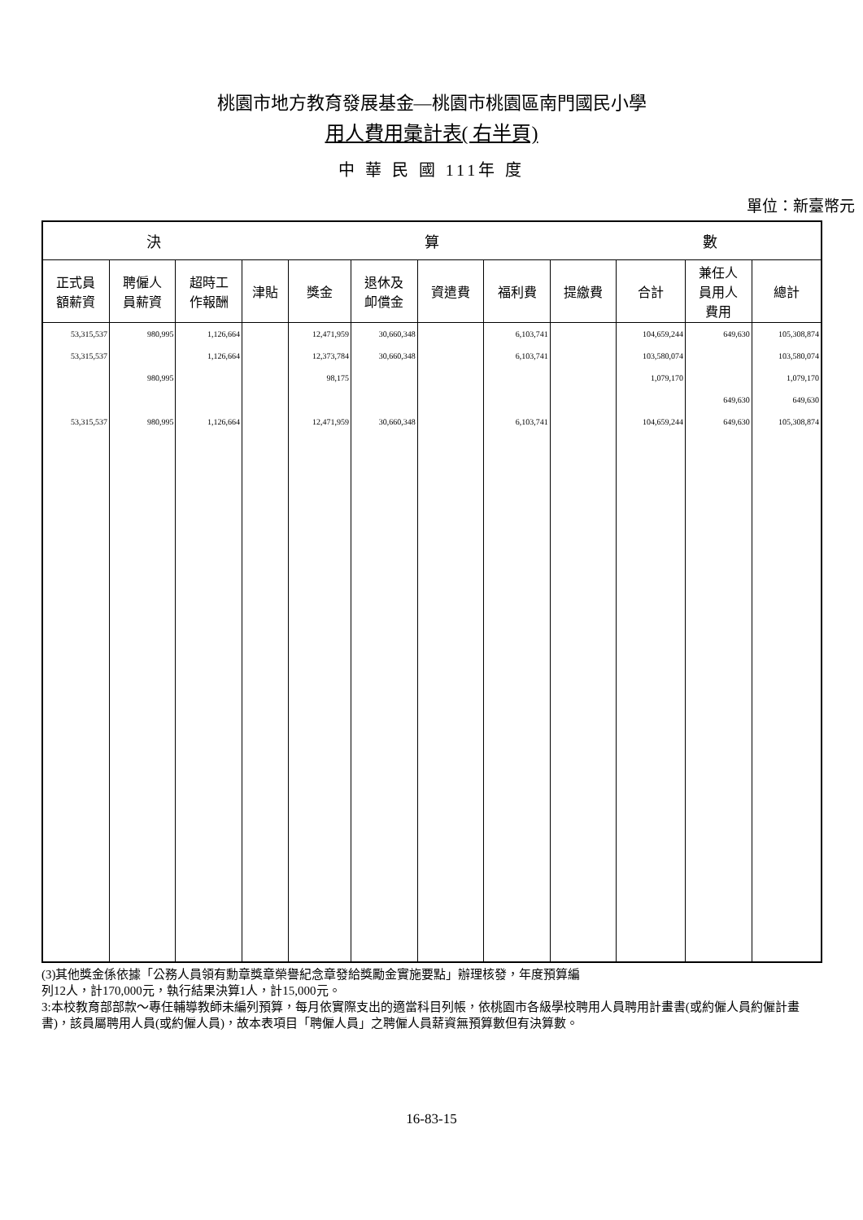桃園市地方教育發展基金—桃園市桃園區南門國民小學
用人費用彙計表( 右半頁)
中 華 民 國 111年 度
單位：新臺幣元
| 決 算 數 | | | | | | | | | | | |
| --- | --- | --- | --- | --- | --- | --- | --- | --- | --- | --- | --- |
| 正式員 額薪資 | 聘僱人 員薪資 | 超時工 作報酬 | 津貼 | 獎金 | 退休及 卹償金 | 資遣費 | 福利費 | 提繳費 | 合計 | 兼任人 員用人 費用 | 總計 |
| 53,315,537 | 980,995 | 1,126,664 | | 12,471,959 | 30,660,348 | | 6,103,741 | | 104,659,244 | 649,630 | 105,308,874 |
| 53,315,537 | | 1,126,664 | | 12,373,784 | 30,660,348 | | 6,103,741 | | 103,580,074 | | 103,580,074 |
| | 980,995 | | | 98,175 | | | | | 1,079,170 | | 1,079,170 |
| | | | | | | | | | | 649,630 | 649,630 |
| 53,315,537 | 980,995 | 1,126,664 | | 12,471,959 | 30,660,348 | | 6,103,741 | | 104,659,244 | 649,630 | 105,308,874 |
(3)其他獎金係依據「公務人員領有勳章獎章榮譽紀念章發給獎勵金實施要點」辦理核發，年度預算編
列12人，計170,000元，執行結果決算1人，計15,000元。
3:本校教育部部款～專任輔導教師未編列預算，每月依實際支出的適當科目列帳，依桃園市各級學校聘用人員聘用計畫書(或約僱人員約僱計畫書)，該員屬聘用人員(或約僱人員)，故本表項目「聘僱人員」之聘僱人員薪資無預算數但有決算數。
16-83-15